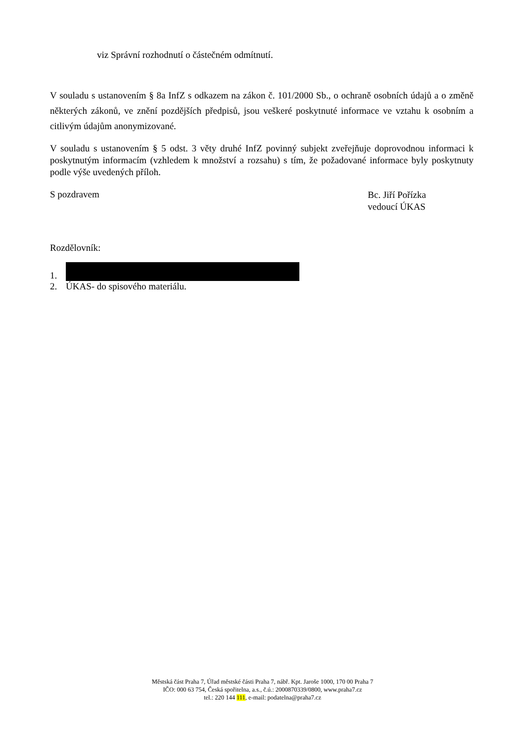viz Správní rozhodnutí o částečném odmítnutí.
V souladu s ustanovením § 8a InfZ s odkazem na zákon č. 101/2000 Sb., o ochraně osobních údajů a o změně některých zákonů, ve znění pozdějších předpisů, jsou veškeré poskytnuté informace ve vztahu k osobním a citlivým údajům anonymizované.
V souladu s ustanovením § 5 odst. 3 věty druhé InfZ povinný subjekt zveřejňuje doprovodnou informaci k poskytnutým informacím (vzhledem k množství a rozsahu) s tím, že požadované informace byly poskytnuty podle výše uvedených příloh.
S pozdravem
Bc. Jiří Pořízka
vedoucí ÚKAS
Rozdělovník:
1.
2. ÚKAS- do spisového materiálu.
Městská část Praha 7, Úřad městské části Praha 7, nábř. Kpt. Jaroše 1000, 170 00 Praha 7
IČO: 000 63 754, Česká spořitelna, a.s., č.ú.: 2000870339/0800, www.praha7.cz
tel.: 220 144 111, e-mail: podatelna@praha7.cz